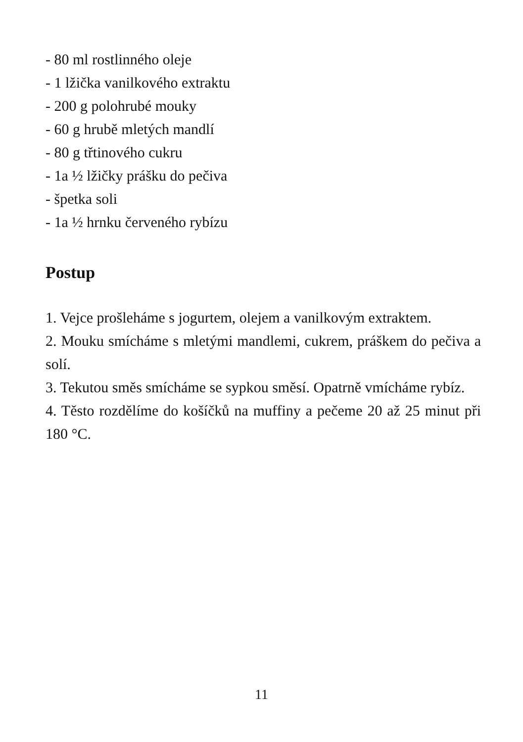- 80 ml rostlinného oleje
- 1 lžička vanilkového extraktu
- 200 g polohrubé mouky
- 60 g hrubě mletých mandlí
- 80 g třtinového cukru
- 1a ½ lžičky prášku do pečiva
- špetka soli
- 1a ½ hrnku červeného rybízu
Postup
1. Vejce prošleháme s jogurtem, olejem a vanilkovým extraktem.
2. Mouku smícháme s mletými mandlemi, cukrem, práškem do pečiva a solí.
3. Tekutou směs smícháme se sypkou směsí. Opatrně vmícháme rybíz.
4. Těsto rozdělíme do košíčků na muffiny a pečeme 20 až 25 minut při 180 °C.
11